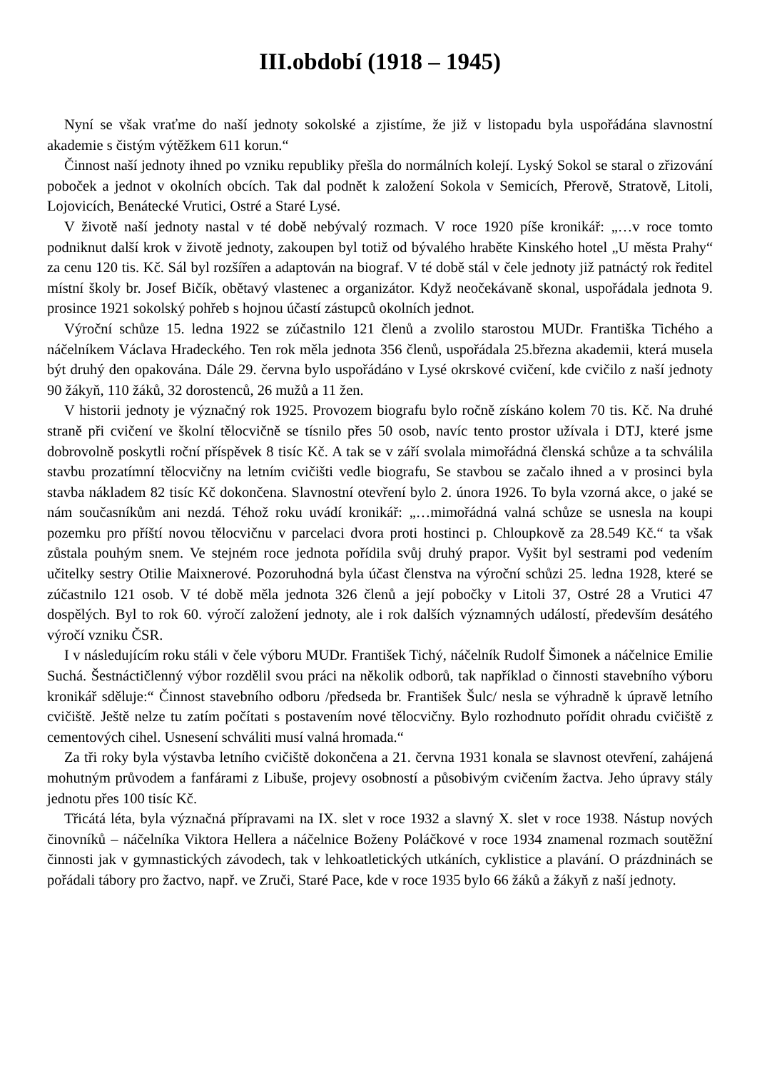III.období (1918 – 1945)
Nyní se však vraťme do naší jednoty sokolské a zjistíme, že již v listopadu byla uspořádána slavnostní akademie s čistým výtěžkem 611 korun.“
Činnost naší jednoty ihned po vzniku republiky přešla do normálních kolejí. Lyský Sokol se staral o zřizování poboček a jednot v okolních obcích. Tak dal podnět k založení Sokola v Semicích, Přerově, Stratově, Litoli, Lojovicích, Benátecké Vrutici, Ostré a Staré Lysé.
V životě naší jednoty nastal v té době nebývalý rozmach. V roce 1920 píše kronikář: „…v roce tomto podniknut další krok v životě jednoty, zakoupen byl totiž od bývalého hraběte Kinského hotel „U města Prahy“ za cenu 120 tis. Kč. Sál byl rozšířen a adaptován na biograf. V té době stál v čele jednoty již patnáctý rok ředitel místní školy br. Josef Bičík, obětavý vlastenec a organizátor. Když neočekávaně skonal, uspořádala jednota 9. prosince 1921 sokolský pohřeb s hojnou účastí zástupců okolních jednot.
Výroční schůze 15. ledna 1922 se zúčastnilo 121 členů a zvolilo starostou MUDr. Františka Tichého a náčelníkem Václava Hradeckého. Ten rok měla jednota 356 členů, uspořádala 25.března akademii, která musela být druhý den opakována. Dále 29. června bylo uspořádáno v Lysé okrskové cvičení, kde cvičilo z naší jednoty 90 žákyň, 110 žáků, 32 dorostenců, 26 mužů a 11 žen.
V historii jednoty je význačný rok 1925. Provozem biografu bylo ročně získáno kolem 70 tis. Kč. Na druhé straně při cvičení ve školní tělocvičně se tísnilo přes 50 osob, navíc tento prostor užívala i DTJ, které jsme dobrovolně poskytli roční příspěvek 8 tisíc Kč. A tak se v září svolala mimořádná členská schůze a ta schválila stavbu prozatímní tělocvičny na letním cvičišti vedle biografu, Se stavbou se začalo ihned a v prosinci byla stavba nákladem 82 tisíc Kč dokončena. Slavnostní otevření bylo 2. února 1926. To byla vzorná akce, o jaké se nám současníkům ani nezdá. Téhož roku uvádí kronikář: „…mimořádná valná schůze se usnesla na koupi pozemku pro příští novou tělocvičnu v parcelaci dvora proti hostinci p. Chloupkově za 28.549 Kč.“ ta však zůstala pouhým snem. Ve stejném roce jednota pořídila svůj druhý prapor. Vyšit byl sestrami pod vedením učitelky sestry Otilie Maixnerové. Pozoruhodná byla účast členstva na výroční schůzi 25. ledna 1928, které se zúčastnilo 121 osob. V té době měla jednota 326 členů a její pobočky v Litoli 37, Ostré 28 a Vrutici 47 dospělých. Byl to rok 60. výročí založení jednoty, ale i rok dalších významných událostí, především desátého výročí vzniku ČSR.
I v následujícím roku stáli v čele výboru MUDr. František Tichý, náčelník Rudolf Šimonek a náčelnice Emilie Suchá. Šestnáctičlenný výbor rozdělil svou práci na několik odborů, tak například o činnosti stavebního výboru kronikář sděluje:“ Činnost stavebního odboru /předseda br. František Šulc/ nesla se výhradně k úpravě letního cvičiště. Ještě nelze tu zatím počítati s postavením nové tělocvičny. Bylo rozhodnuto pořídit ohradu cvičiště z cementových cihel. Usnesení schváliti musí valná hromada.“
Za tři roky byla výstavba letního cvičiště dokončena a 21. června 1931 konala se slavnost otevření, zahájená mohutným průvodem a fanfárami z Libuše, projevy osobností a působivým cvičením žactva. Jeho úpravy stály jednotu přes 100 tisíc Kč.
Třicátá léta, byla význačná přípravami na IX. slet v roce 1932 a slavný X. slet v roce 1938. Nástup nových činovníků – náčelníka Viktora Hellera a náčelnice Boženy Poláčkové v roce 1934 znamenal rozmach soutěžní činnosti jak v gymnastických závodech, tak v lehkoatletických utkáních, cyklistice a plavání. O prázdninách se pořádali tábory pro žactvo, např. ve Zruči, Staré Pace, kde v roce 1935 bylo 66 žáků a žákyň z naší jednoty.